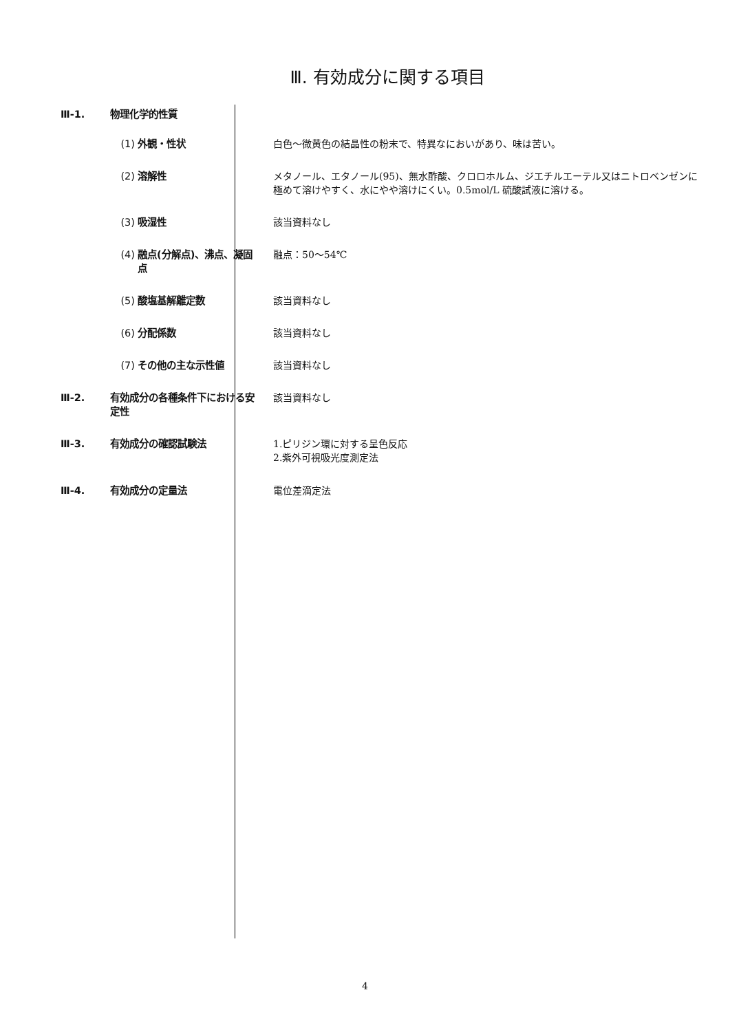Ⅲ. 有効成分に関する項目
| Ⅲ-1. | 物理化学的性質 | | |
| | (1) | 外観・性状 | 白色～微黄色の結晶性の粉末で、特異なにおいがあり、味は苦い。 |
| | (2) | 溶解性 | メタノール、エタノール(95)、無水酢酸、クロロホルム、ジエチルエーテル又はニトロベンゼンに極めて溶けやすく、水にやや溶けにくい。0.5mol/L 硫酸試液に溶ける。 |
| | (3) | 吸湿性 | 該当資料なし |
| | (4) | 融点(分解点)、沸点、凝固点 | 融点：50～54℃ |
| | (5) | 酸塩基解離定数 | 該当資料なし |
| | (6) | 分配係数 | 該当資料なし |
| | (7) | その他の主な示性値 | 該当資料なし |
| Ⅲ-2. | 有効成分の各種条件下における安定性 | | 該当資料なし |
| Ⅲ-3. | 有効成分の確認試験法 | | 1.ピリジン環に対する呈色反応 2.紫外可視吸光度測定法 |
| Ⅲ-4. | 有効成分の定量法 | | 電位差滴定法 |
4